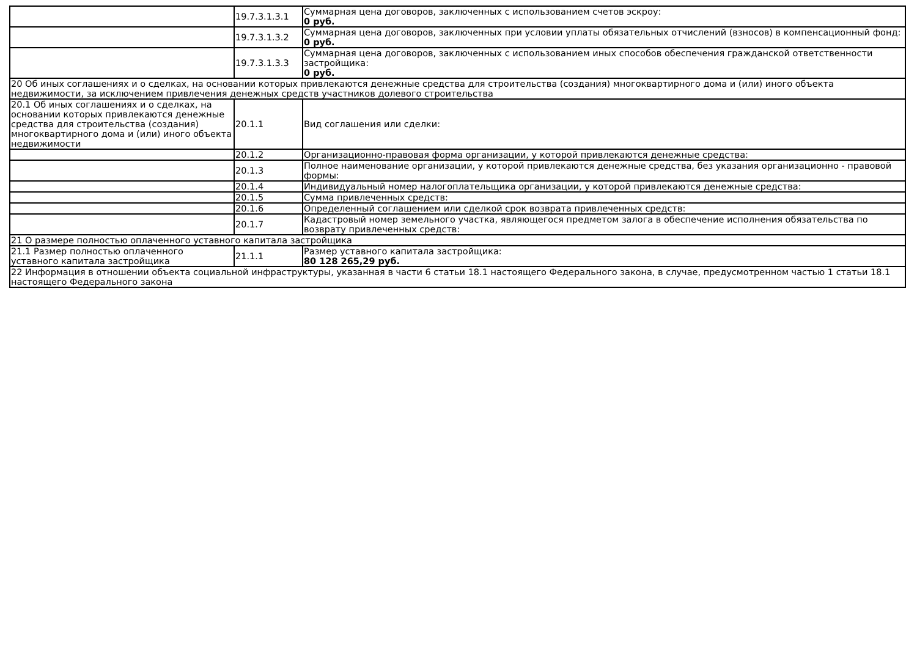| | 19.7.3.1.3.1 | Суммарная цена договоров, заключенных с использованием счетов эскроу: 0 руб. |
| | 19.7.3.1.3.2 | Суммарная цена договоров, заключенных при условии уплаты обязательных отчислений (взносов) в компенсационный фонд: 0 руб. |
| | 19.7.3.1.3.3 | Суммарная цена договоров, заключенных с использованием иных способов обеспечения гражданской ответственности застройщика: 0 руб. |
| 20 Об иных соглашениях и о сделках, на основании которых привлекаются денежные средства для строительства (создания) многоквартирного дома и (или) иного объекта недвижимости, за исключением привлечения денежных средств участников долевого строительства | | |
| 20.1 Об иных соглашениях и о сделках, на основании которых привлекаются денежные средства для строительства (создания) многоквартирного дома и (или) иного объекта недвижимости | 20.1.1 | Вид соглашения или сделки: |
| | 20.1.2 | Организационно-правовая форма организации, у которой привлекаются денежные средства: |
| | 20.1.3 | Полное наименование организации, у которой привлекаются денежные средства, без указания организационно - правовой формы: |
| | 20.1.4 | Индивидуальный номер налогоплательщика организации, у которой привлекаются денежные средства: |
| | 20.1.5 | Сумма привлеченных средств: |
| | 20.1.6 | Определенный соглашением или сделкой срок возврата привлеченных средств: |
| | 20.1.7 | Кадастровый номер земельного участка, являющегося предметом залога в обеспечение исполнения обязательства по возврату привлеченных средств: |
| 21 О размере полностью оплаченного уставного капитала застройщика | | |
| 21.1 Размер полностью оплаченного уставного капитала застройщика | 21.1.1 | Размер уставного капитала застройщика: 80 128 265,29 руб. |
| 22 Информация в отношении объекта социальной инфраструктуры, указанная в части 6 статьи 18.1 настоящего Федерального закона, в случае, предусмотренном частью 1 статьи 18.1 настоящего Федерального закона | | |